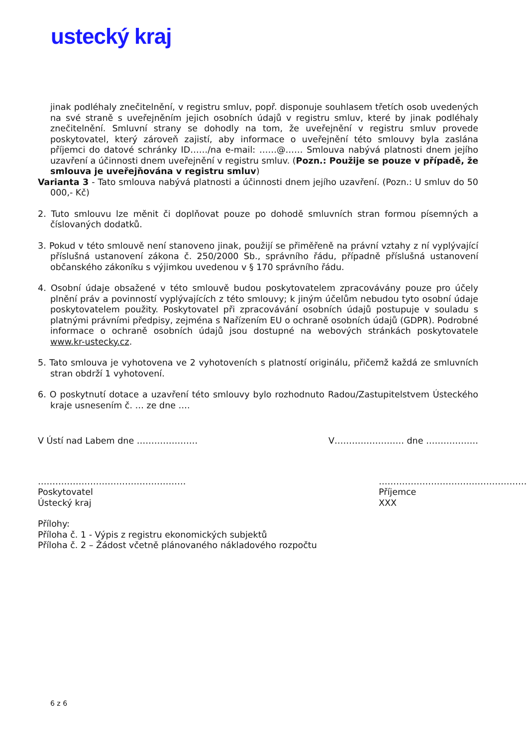ustecký kraj
jinak podléhaly znečitelnění, v registru smluv, popř. disponuje souhlasem třetích osob uvedených na své straně s uveřejněním jejich osobních údajů v registru smluv, které by jinak podléhaly znečitelnění. Smluvní strany se dohodly na tom, že uveřejnění v registru smluv provede poskytovatel, který zároveň zajistí, aby informace o uveřejnění této smlouvy byla zaslána příjemci do datové schránky ID……/na e-mail: ……@…… Smlouva nabývá platnosti dnem jejího uzavření a účinnosti dnem uveřejnění v registru smluv. (Pozn.: Použije se pouze v případě, že smlouva je uveřejňována v registru smluv)
Varianta 3 - Tato smlouva nabývá platnosti a účinnosti dnem jejího uzavření. (Pozn.: U smluv do 50 000,- Kč)
2. Tuto smlouvu lze měnit či doplňovat pouze po dohodě smluvních stran formou písemných a číslovaných dodatků.
3. Pokud v této smlouvě není stanoveno jinak, použijí se přiměřeně na právní vztahy z ní vyplývající příslušná ustanovení zákona č. 250/2000 Sb., správního řádu, případně příslušná ustanovení občanského zákoníku s výjimkou uvedenou v § 170 správního řádu.
4. Osobní údaje obsažené v této smlouvě budou poskytovatelem zpracovávány pouze pro účely plnění práv a povinností vyplývajících z této smlouvy; k jiným účelům nebudou tyto osobní údaje poskytovatelem použity. Poskytovatel při zpracovávání osobních údajů postupuje v souladu s platnými právními předpisy, zejména s Nařízením EU o ochraně osobních údajů (GDPR). Podrobné informace o ochraně osobních údajů jsou dostupné na webových stránkách poskytovatele www.kr-ustecky.cz.
5. Tato smlouva je vyhotovena ve 2 vyhotoveních s platností originálu, přičemž každá ze smluvních stran obdrží 1 vyhotovení.
6. O poskytnutí dotace a uzavření této smlouvy bylo rozhodnuto Radou/Zastupitelstvem Ústeckého kraje usnesením č. … ze dne ….
V Ústí nad Labem dne ………………… V…………………… dne ………………
……………………………………………
Poskytovatel
Ústecký kraj
……………………………………………
Příjemce
XXX
Přílohy:
Příloha č. 1 - Výpis z registru ekonomických subjektů
Příloha č. 2 – Žádost včetně plánovaného nákladového rozpočtu
6 z 6